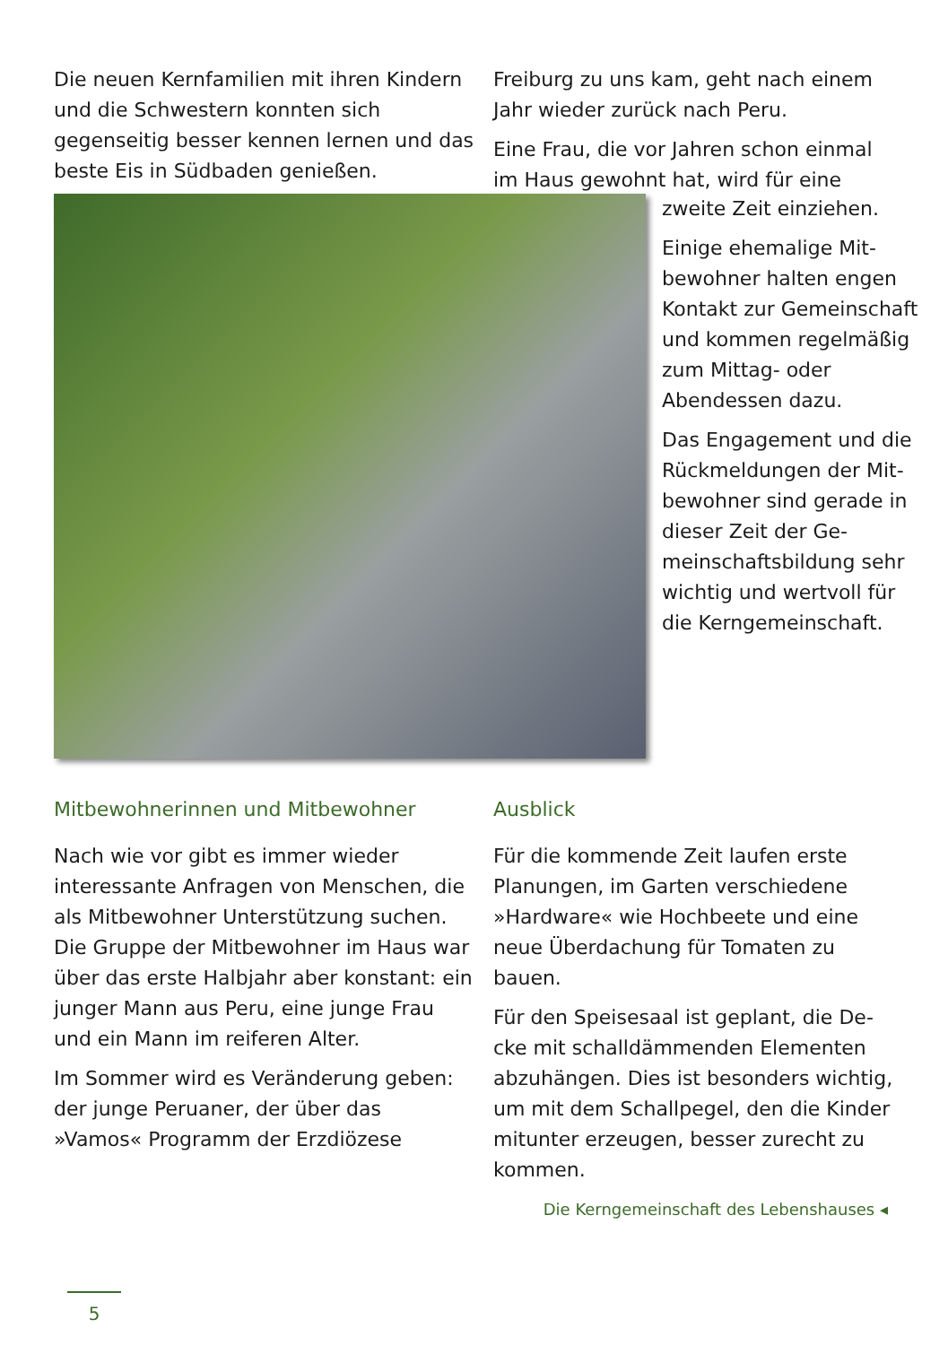Die neuen Kernfamilien mit ihren Kin­dern und die Schwestern konnten sich gegenseitig besser kennen lernen und das beste Eis in Südbaden genießen.
Freiburg zu uns kam, geht nach einem Jahr wieder zurück nach Peru.
Eine Frau, die vor Jahren schon einmal im Haus gewohnt hat, wird für eine
zweite Zeit einziehen.
Einige ehemalige Mit­bewohner halten engen Kontakt zur Gemein­schaft und kommen regelmäßig zum Mittag- oder Abendessen dazu.
Das Engagement und die Rückmeldungen der Mit­bewohner sind gerade in dieser Zeit der Ge­meinschaftsbildung sehr wichtig und wertvoll für die Kerngemeinschaft.
Mitbewohnerinnen und Mitbewohner
Nach wie vor gibt es immer wieder interessante Anfragen von Menschen, die als Mitbewohner Unterstützung suchen. Die Gruppe der Mitbewohner im Haus war über das erste Halbjahr aber konstant: ein junger Mann aus Peru, eine junge Frau und ein Mann im reiferen Alter.
Im Sommer wird es Veränderung geben: der junge Peruaner, der über das »Vamos« Programm der Erzdiözese
Ausblick
Für die kommende Zeit laufen erste Planungen, im Garten verschiedene »Hardware« wie Hochbeete und eine neue Überdachung für Tomaten zu bauen.
Für den Speisesaal ist geplant, die De­cke mit schalldämmenden Elementen abzuhängen. Dies ist besonders wichtig, um mit dem Schallpegel, den die Kin­der mitunter erzeugen, besser zurecht zu kommen.
Die Kerngemeinschaft des Lebenshauses ◂
5